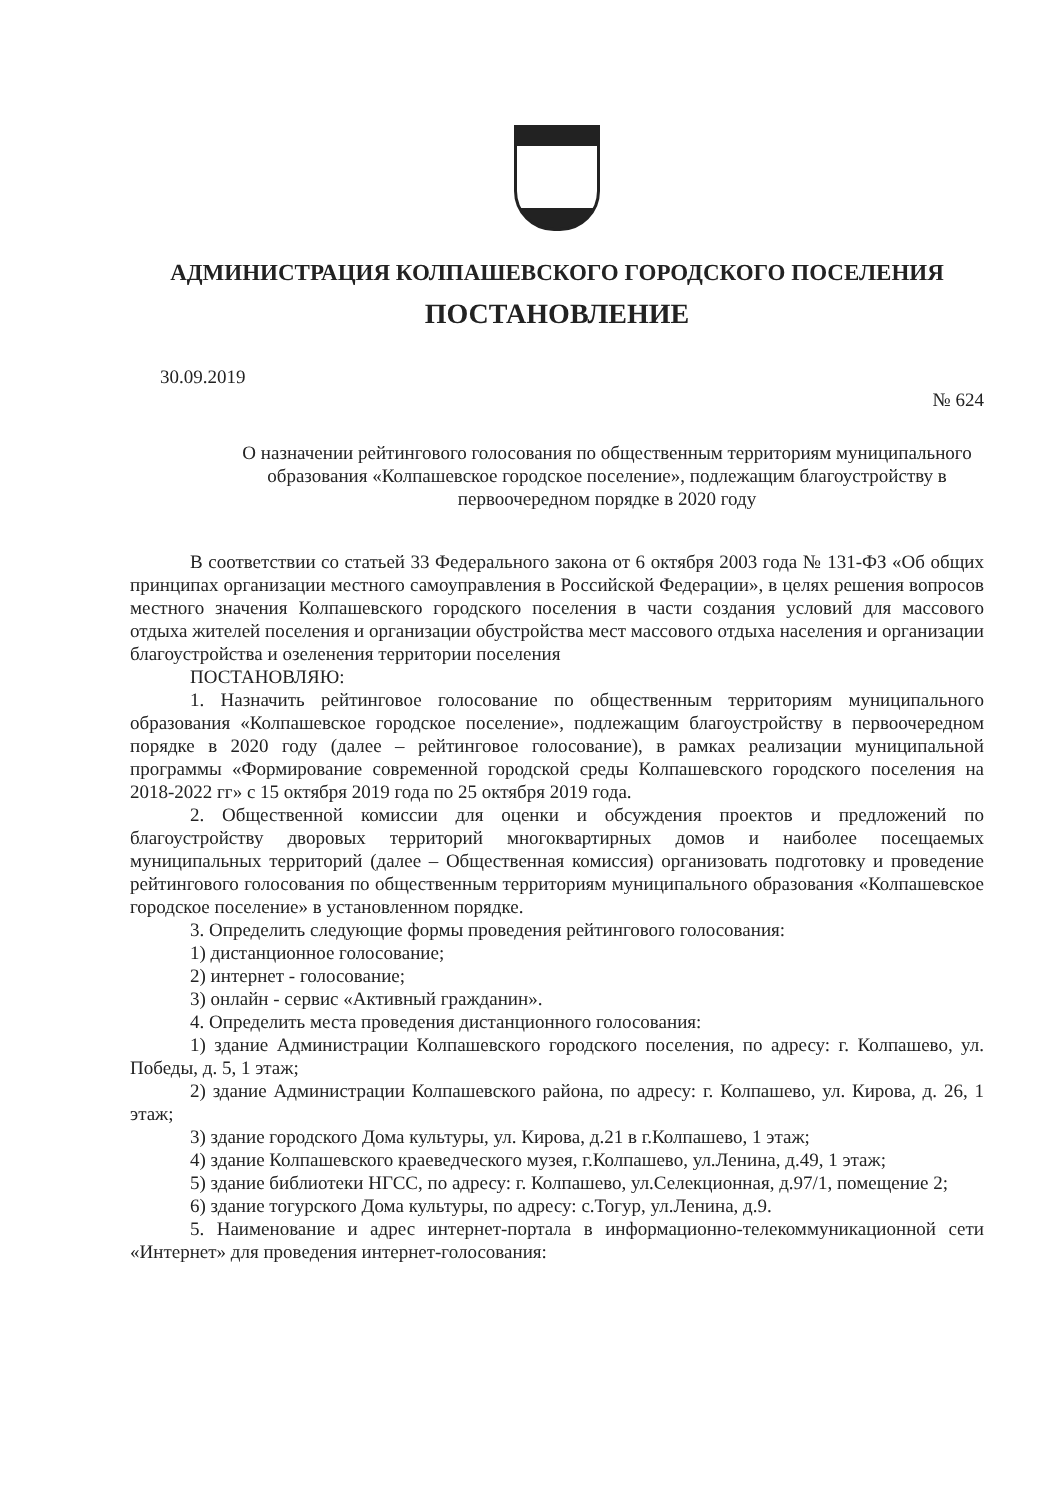АДМИНИСТРАЦИЯ КОЛПАШЕВСКОГО ГОРОДСКОГО ПОСЕЛЕНИЯ
ПОСТАНОВЛЕНИЕ
30.09.2019
№ 624
О назначении рейтингового голосования по общественным территориям муниципального образования «Колпашевское городское поселение», подлежащим благоустройству в первоочередном порядке в 2020 году
В соответствии со статьей 33 Федерального закона от 6 октября 2003 года № 131-ФЗ «Об общих принципах организации местного самоуправления в Российской Федерации», в целях решения вопросов местного значения Колпашевского городского поселения в части создания условий для массового отдыха жителей поселения и организации обустройства мест массового отдыха населения и организации благоустройства и озеленения территории поселения
ПОСТАНОВЛЯЮ:
1. Назначить рейтинговое голосование по общественным территориям муниципального образования «Колпашевское городское поселение», подлежащим благоустройству в первоочередном порядке в 2020 году (далее – рейтинговое голосование), в рамках реализации муниципальной программы «Формирование современной городской среды Колпашевского городского поселения на 2018-2022 гг» с 15 октября 2019 года по 25 октября 2019 года.
2. Общественной комиссии для оценки и обсуждения проектов и предложений по благоустройству дворовых территорий многоквартирных домов и наиболее посещаемых муниципальных территорий (далее – Общественная комиссия) организовать подготовку и проведение рейтингового голосования по общественным территориям муниципального образования «Колпашевское городское поселение» в установленном порядке.
3. Определить следующие формы проведения рейтингового голосования:
1) дистанционное голосование;
2) интернет - голосование;
3) онлайн - сервис «Активный гражданин».
4. Определить места проведения дистанционного голосования:
1) здание Администрации Колпашевского городского поселения, по адресу: г. Колпашево, ул. Победы, д. 5, 1 этаж;
2) здание Администрации Колпашевского района, по адресу: г. Колпашево, ул. Кирова, д. 26, 1 этаж;
3) здание городского Дома культуры, ул. Кирова, д.21 в г.Колпашево, 1 этаж;
4) здание Колпашевского краеведческого музея, г.Колпашево, ул.Ленина, д.49, 1 этаж;
5) здание библиотеки НГСС, по адресу: г. Колпашево, ул.Селекционная, д.97/1, помещение 2;
6) здание тогурского Дома культуры, по адресу: с.Тогур, ул.Ленина, д.9.
5. Наименование и адрес интернет-портала в информационно-телекоммуникационной сети «Интернет» для проведения интернет-голосования: